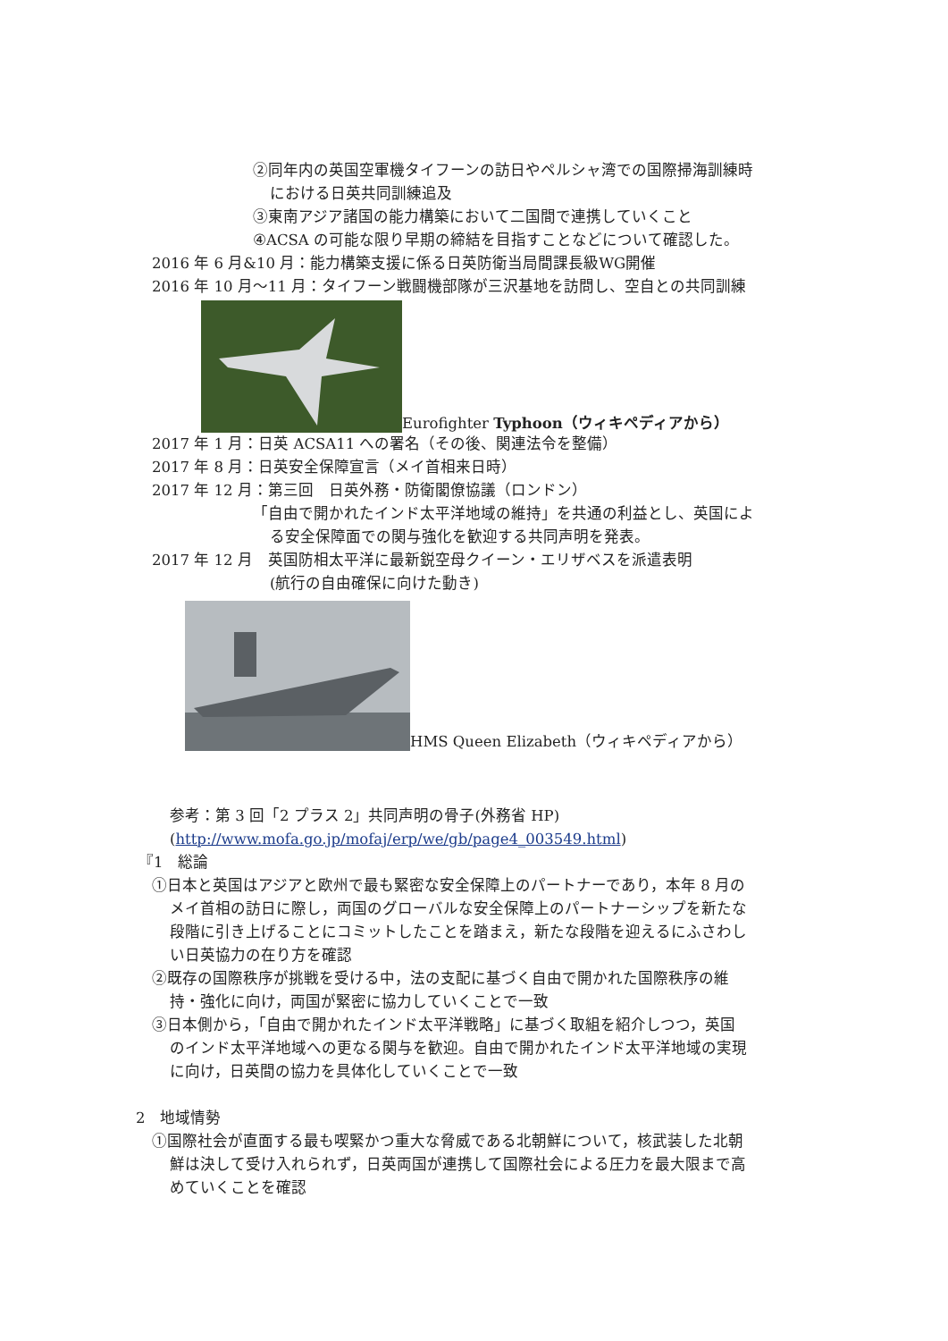②同年内の英国空軍機タイフーンの訪日やペルシャ湾での国際掃海訓練時
における日英共同訓練追及
③東南アジア諸国の能力構築において二国間で連携していくこと
④ACSA の可能な限り早期の締結を目指すことなどについて確認した。
2016 年 6 月&10 月：能力構築支援に係る日英防衛当局間課長級WG開催
2016 年 10 月～11 月：タイフーン戦闘機部隊が三沢基地を訪問し、空自との共同訓練
Eurofighter Typhoon（ウィキペディアから）
2017 年 1 月：日英 ACSA11 への署名（その後、関連法令を整備）
2017 年 8 月：日英安全保障宣言（メイ首相来日時）
2017 年 12 月：第三回　日英外務・防衛閣僚協議（ロンドン）
「自由で開かれたインド太平洋地域の維持」を共通の利益とし、英国によ
る安全保障面での関与強化を歓迎する共同声明を発表。
2017 年 12 月　英国防相太平洋に最新鋭空母クイーン・エリザベスを派遣表明
(航行の自由確保に向けた動き)
HMS Queen Elizabeth（ウィキペディアから）
参考：第 3 回「2 プラス 2」共同声明の骨子(外務省 HP)
(http://www.mofa.go.jp/mofaj/erp/we/gb/page4_003549.html)
『1　総論
①日本と英国はアジアと欧州で最も緊密な安全保障上のパートナーであり，本年 8 月の
メイ首相の訪日に際し，両国のグローバルな安全保障上のパートナーシップを新たな
段階に引き上げることにコミットしたことを踏まえ，新たな段階を迎えるにふさわし
い日英協力の在り方を確認
②既存の国際秩序が挑戦を受ける中，法の支配に基づく自由で開かれた国際秩序の維
持・強化に向け，両国が緊密に協力していくことで一致
③日本側から，「自由で開かれたインド太平洋戦略」に基づく取組を紹介しつつ，英国
のインド太平洋地域への更なる関与を歓迎。自由で開かれたインド太平洋地域の実現
に向け，日英間の協力を具体化していくことで一致
2　地域情勢
①国際社会が直面する最も喫緊かつ重大な脅威である北朝鮮について，核武装した北朝
鮮は決して受け入れられず，日英両国が連携して国際社会による圧力を最大限まで高
めていくことを確認